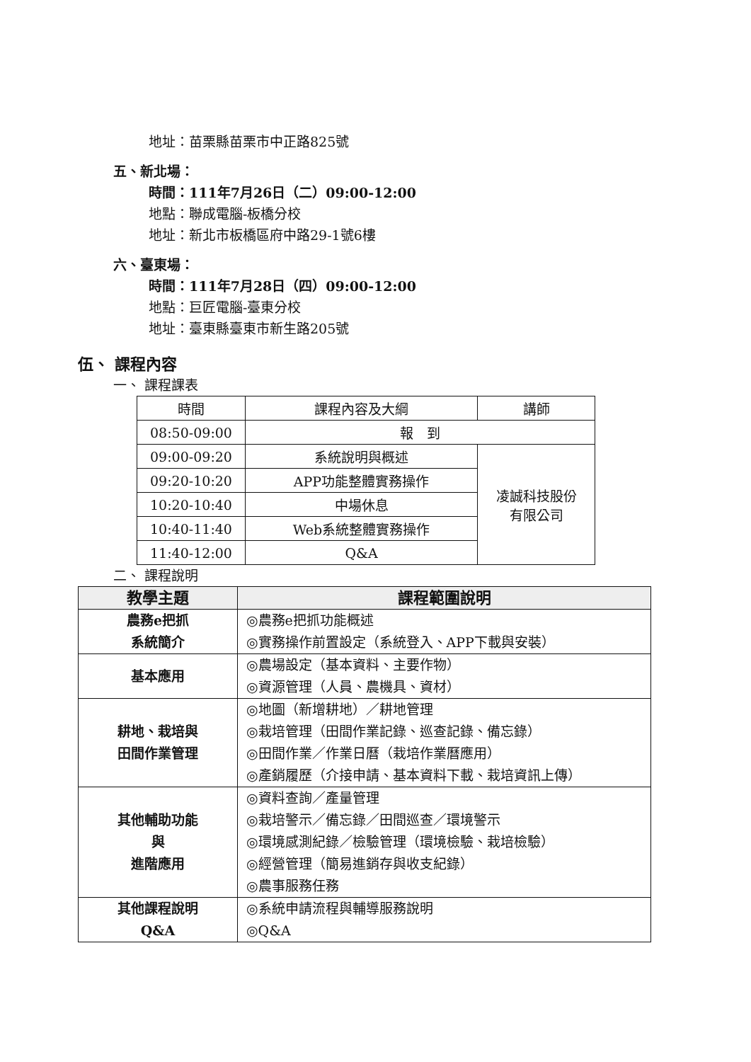地址：苗栗縣苗栗市中正路825號
五、新北場：
時間：111年7月26日（二）09:00-12:00
地點：聯成電腦-板橋分校
地址：新北市板橋區府中路29-1號6樓
六、臺東場：
時間：111年7月28日（四）09:00-12:00
地點：巨匠電腦-臺東分校
地址：臺東縣臺東市新生路205號
伍、 課程內容
一、 課程課表
| 時間 | 課程內容及大綱 | 講師 |
| --- | --- | --- |
| 08:50-09:00 | 報 到 | |
| 09:00-09:20 | 系統說明與概述 | 凌誠科技股份 有限公司 |
| 09:20-10:20 | APP功能整體實務操作 | |
| 10:20-10:40 | 中場休息 | |
| 10:40-11:40 | Web系統整體實務操作 | |
| 11:40-12:00 | Q&A | |
二、 課程說明
| 教學主題 | 課程範圍說明 |
| --- | --- |
| 農務e把抓 系統簡介 | ◎農務e把抓功能概述 ◎實務操作前置設定（系統登入、APP下載與安裝） |
| 基本應用 | ◎農場設定（基本資料、主要作物） ◎資源管理（人員、農機具、資材） |
| 耕地、栽培與 田間作業管理 | ◎地圖（新增耕地）／耕地管理 ◎栽培管理（田間作業記錄、巡查記錄、備忘錄） ◎田間作業／作業日曆（栽培作業曆應用） ◎產銷履歷（介接申請、基本資料下載、栽培資訊上傳） |
| 其他輔助功能 與 進階應用 | ◎資料查詢／產量管理 ◎栽培警示／備忘錄／田間巡查／環境警示 ◎環境感測紀錄／檢驗管理（環境檢驗、栽培檢驗） ◎經營管理（簡易進銷存與收支紀錄） ◎農事服務任務 |
| 其他課程說明 Q&A | ◎系統申請流程與輔導服務說明 ◎Q&A |